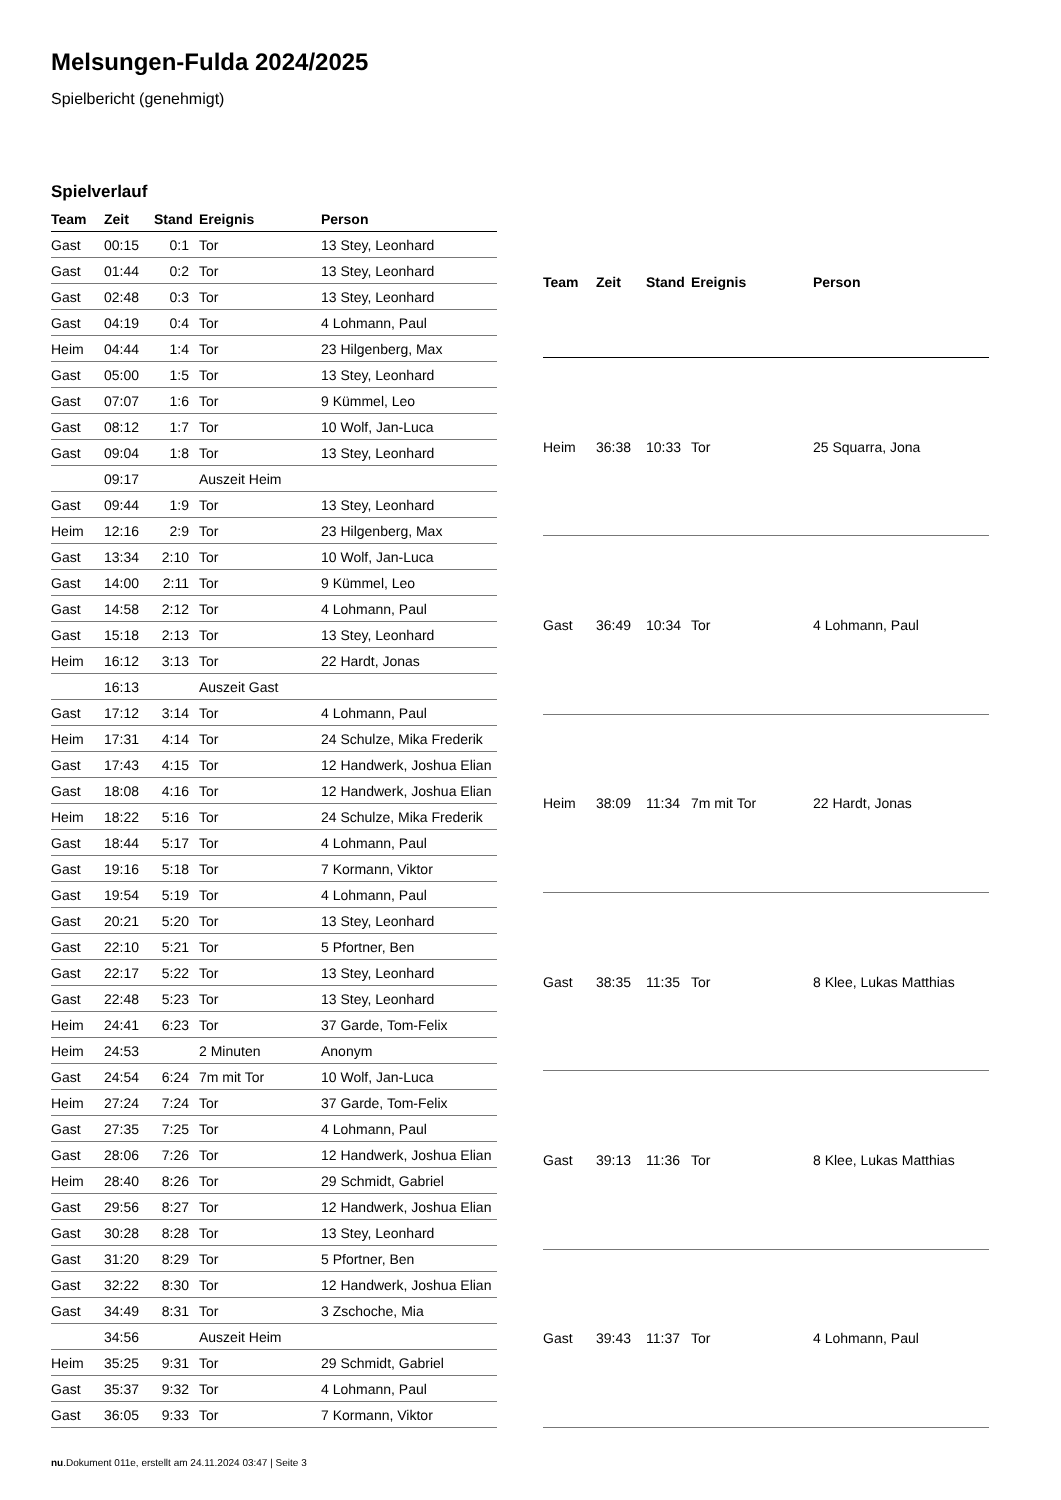Melsungen-Fulda 2024/2025
Spielbericht (genehmigt)
Spielverlauf
| Team | Zeit | Stand | Ereignis | Person |
| --- | --- | --- | --- | --- |
| Gast | 00:15 | 0:1 | Tor | 13 Stey, Leonhard |
| Gast | 01:44 | 0:2 | Tor | 13 Stey, Leonhard |
| Gast | 02:48 | 0:3 | Tor | 13 Stey, Leonhard |
| Gast | 04:19 | 0:4 | Tor | 4 Lohmann, Paul |
| Heim | 04:44 | 1:4 | Tor | 23 Hilgenberg, Max |
| Gast | 05:00 | 1:5 | Tor | 13 Stey, Leonhard |
| Gast | 07:07 | 1:6 | Tor | 9 Kümmel, Leo |
| Gast | 08:12 | 1:7 | Tor | 10 Wolf, Jan-Luca |
| Gast | 09:04 | 1:8 | Tor | 13 Stey, Leonhard |
| | 09:17 | | Auszeit Heim | |
| Gast | 09:44 | 1:9 | Tor | 13 Stey, Leonhard |
| Heim | 12:16 | 2:9 | Tor | 23 Hilgenberg, Max |
| Gast | 13:34 | 2:10 | Tor | 10 Wolf, Jan-Luca |
| Gast | 14:00 | 2:11 | Tor | 9 Kümmel, Leo |
| Gast | 14:58 | 2:12 | Tor | 4 Lohmann, Paul |
| Gast | 15:18 | 2:13 | Tor | 13 Stey, Leonhard |
| Heim | 16:12 | 3:13 | Tor | 22 Hardt, Jonas |
| | 16:13 | | Auszeit Gast | |
| Gast | 17:12 | 3:14 | Tor | 4 Lohmann, Paul |
| Heim | 17:31 | 4:14 | Tor | 24 Schulze, Mika Frederik |
| Gast | 17:43 | 4:15 | Tor | 12 Handwerk, Joshua Elian |
| Gast | 18:08 | 4:16 | Tor | 12 Handwerk, Joshua Elian |
| Heim | 18:22 | 5:16 | Tor | 24 Schulze, Mika Frederik |
| Gast | 18:44 | 5:17 | Tor | 4 Lohmann, Paul |
| Gast | 19:16 | 5:18 | Tor | 7 Kormann, Viktor |
| Gast | 19:54 | 5:19 | Tor | 4 Lohmann, Paul |
| Gast | 20:21 | 5:20 | Tor | 13 Stey, Leonhard |
| Gast | 22:10 | 5:21 | Tor | 5 Pfortner, Ben |
| Gast | 22:17 | 5:22 | Tor | 13 Stey, Leonhard |
| Gast | 22:48 | 5:23 | Tor | 13 Stey, Leonhard |
| Heim | 24:41 | 6:23 | Tor | 37 Garde, Tom-Felix |
| Heim | 24:53 | | 2 Minuten | Anonym |
| Gast | 24:54 | 6:24 | 7m mit Tor | 10 Wolf, Jan-Luca |
| Heim | 27:24 | 7:24 | Tor | 37 Garde, Tom-Felix |
| Gast | 27:35 | 7:25 | Tor | 4 Lohmann, Paul |
| Gast | 28:06 | 7:26 | Tor | 12 Handwerk, Joshua Elian |
| Heim | 28:40 | 8:26 | Tor | 29 Schmidt, Gabriel |
| Gast | 29:56 | 8:27 | Tor | 12 Handwerk, Joshua Elian |
| Gast | 30:28 | 8:28 | Tor | 13 Stey, Leonhard |
| Gast | 31:20 | 8:29 | Tor | 5 Pfortner, Ben |
| Gast | 32:22 | 8:30 | Tor | 12 Handwerk, Joshua Elian |
| Gast | 34:49 | 8:31 | Tor | 3 Zschoche, Mia |
| | 34:56 | | Auszeit Heim | |
| Heim | 35:25 | 9:31 | Tor | 29 Schmidt, Gabriel |
| Gast | 35:37 | 9:32 | Tor | 4 Lohmann, Paul |
| Gast | 36:05 | 9:33 | Tor | 7 Kormann, Viktor |
| Team | Zeit | Stand | Ereignis | Person |
| --- | --- | --- | --- | --- |
| Heim | 36:38 | 10:33 | Tor | 25 Squarra, Jona |
| Gast | 36:49 | 10:34 | Tor | 4 Lohmann, Paul |
| Heim | 38:09 | 11:34 | 7m mit Tor | 22 Hardt, Jonas |
| Gast | 38:35 | 11:35 | Tor | 8 Klee, Lukas Matthias |
| Gast | 39:13 | 11:36 | Tor | 8 Klee, Lukas Matthias |
| Gast | 39:43 | 11:37 | Tor | 4 Lohmann, Paul |
nu.Dokument 011e, erstellt am 24.11.2024 03:47 | Seite 3